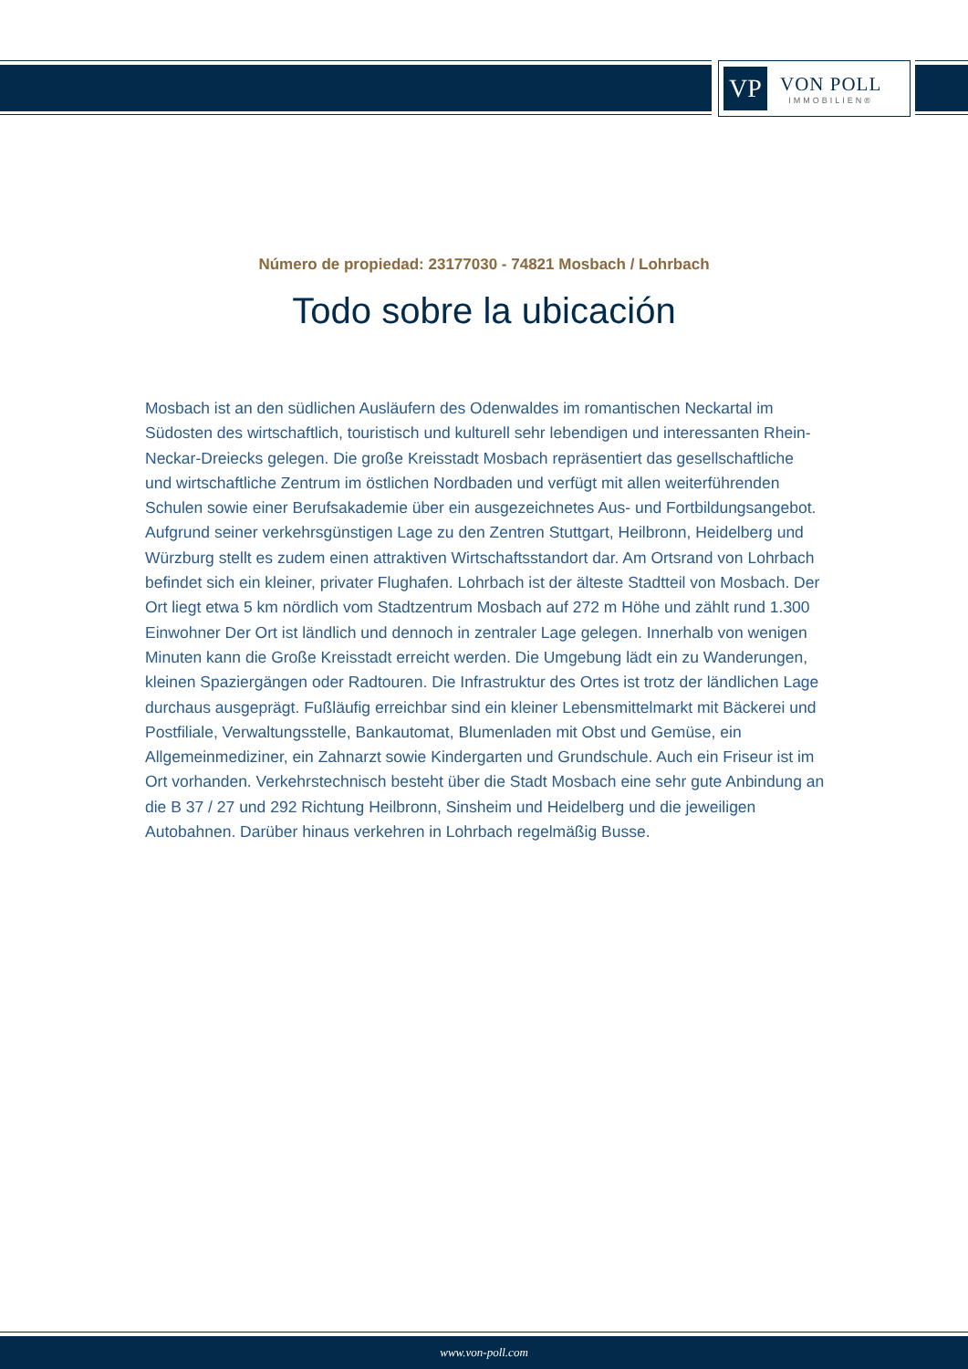VP
VON POLL
IMMOBILIEN®
Número de propiedad: 23177030 - 74821 Mosbach / Lohrbach
Todo sobre la ubicación
Mosbach ist an den südlichen Ausläufern des Odenwaldes im romantischen Neckartal im Südosten des wirtschaftlich, touristisch und kulturell sehr lebendigen und interessanten Rhein-Neckar-Dreiecks gelegen. Die große Kreisstadt Mosbach repräsentiert das gesellschaftliche und wirtschaftliche Zentrum im östlichen Nordbaden und verfügt mit allen weiterführenden Schulen sowie einer Berufsakademie über ein ausgezeichnetes Aus- und Fortbildungsangebot. Aufgrund seiner verkehrsgünstigen Lage zu den Zentren Stuttgart, Heilbronn, Heidelberg und Würzburg stellt es zudem einen attraktiven Wirtschaftsstandort dar. Am Ortsrand von Lohrbach befindet sich ein kleiner, privater Flughafen. Lohrbach ist der älteste Stadtteil von Mosbach. Der Ort liegt etwa 5 km nördlich vom Stadtzentrum Mosbach auf 272 m Höhe und zählt rund 1.300 Einwohner Der Ort ist ländlich und dennoch in zentraler Lage gelegen. Innerhalb von wenigen Minuten kann die Große Kreisstadt erreicht werden. Die Umgebung lädt ein zu Wanderungen, kleinen Spaziergängen oder Radtouren. Die Infrastruktur des Ortes ist trotz der ländlichen Lage durchaus ausgeprägt. Fußläufig erreichbar sind ein kleiner Lebensmittelmarkt mit Bäckerei und Postfiliale, Verwaltungsstelle, Bankautomat, Blumenladen mit Obst und Gemüse, ein Allgemeinmediziner, ein Zahnarzt sowie Kindergarten und Grundschule. Auch ein Friseur ist im Ort vorhanden. Verkehrstechnisch besteht über die Stadt Mosbach eine sehr gute Anbindung an die B 37 / 27 und 292 Richtung Heilbronn, Sinsheim und Heidelberg und die jeweiligen Autobahnen. Darüber hinaus verkehren in Lohrbach regelmäßig Busse.
www.von-poll.com